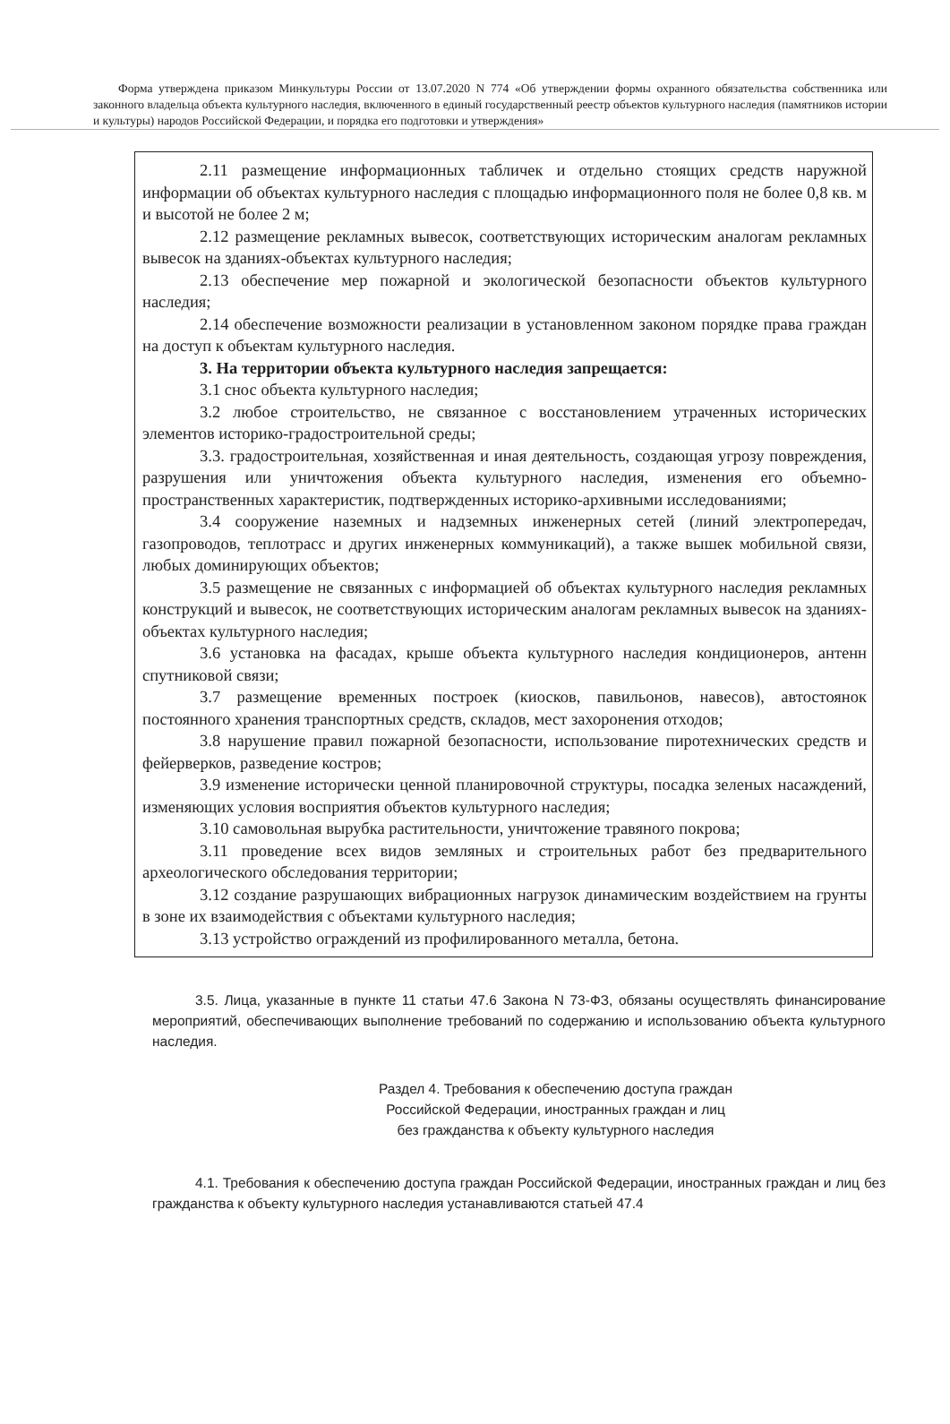Форма утверждена приказом Минкультуры России от 13.07.2020 N 774 «Об утверждении формы охранного обязательства собственника или законного владельца объекта культурного наследия, включенного в единый государственный реестр объектов культурного наследия (памятников истории и культуры) народов Российской Федерации, и порядка его подготовки и утверждения»
2.11 размещение информационных табличек и отдельно стоящих средств наружной информации об объектах культурного наследия с площадью информационного поля не более 0,8 кв. м и высотой не более 2 м;
2.12 размещение рекламных вывесок, соответствующих историческим аналогам рекламных вывесок на зданиях-объектах культурного наследия;
2.13 обеспечение мер пожарной и экологической безопасности объектов культурного наследия;
2.14 обеспечение возможности реализации в установленном законом порядке права граждан на доступ к объектам культурного наследия.
3. На территории объекта культурного наследия запрещается:
3.1 снос объекта культурного наследия;
3.2 любое строительство, не связанное с восстановлением утраченных исторических элементов историко-градостроительной среды;
3.3. градостроительная, хозяйственная и иная деятельность, создающая угрозу повреждения, разрушения или уничтожения объекта культурного наследия, изменения его объемно-пространственных характеристик, подтвержденных историко-архивными исследованиями;
3.4 сооружение наземных и надземных инженерных сетей (линий электропередач, газопроводов, теплотрасс и других инженерных коммуникаций), а также вышек мобильной связи, любых доминирующих объектов;
3.5 размещение не связанных с информацией об объектах культурного наследия рекламных конструкций и вывесок, не соответствующих историческим аналогам рекламных вывесок на зданиях-объектах культурного наследия;
3.6 установка на фасадах, крыше объекта культурного наследия кондиционеров, антенн спутниковой связи;
3.7 размещение временных построек (киосков, павильонов, навесов), автостоянок постоянного хранения транспортных средств, складов, мест захоронения отходов;
3.8 нарушение правил пожарной безопасности, использование пиротехнических средств и фейерверков, разведение костров;
3.9 изменение исторически ценной планировочной структуры, посадка зеленых насаждений, изменяющих условия восприятия объектов культурного наследия;
3.10 самовольная вырубка растительности, уничтожение травяного покрова;
3.11 проведение всех видов земляных и строительных работ без предварительного археологического обследования территории;
3.12 создание разрушающих вибрационных нагрузок динамическим воздействием на грунты в зоне их взаимодействия с объектами культурного наследия;
3.13 устройство ограждений из профилированного металла, бетона.
3.5. Лица, указанные в пункте 11 статьи 47.6 Закона N 73-ФЗ, обязаны осуществлять финансирование мероприятий, обеспечивающих выполнение требований по содержанию и использованию объекта культурного наследия.
Раздел 4. Требования к обеспечению доступа граждан
Российской Федерации, иностранных граждан и лиц
без гражданства к объекту культурного наследия
4.1. Требования к обеспечению доступа граждан Российской Федерации, иностранных граждан и лиц без гражданства к объекту культурного наследия устанавливаются статьей 47.4